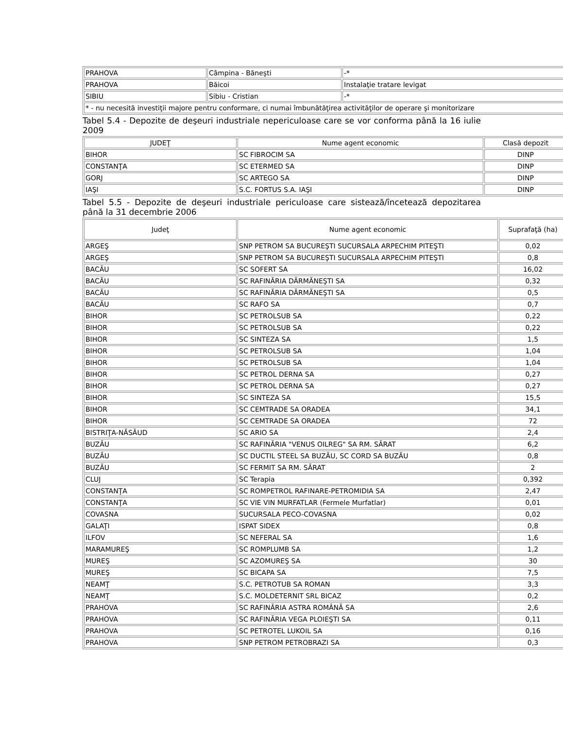| PRAHOVA | Câmpina - Băneşti | -* |
| PRAHOVA | Băicoi | Instalaţie tratare levigat |
| SIBIU | Sibiu - Cristian | -* |
| * - nu necesită investiţii majore pentru conformare, ci numai îmbunătăţirea activităţilor de operare şi monitorizare | | |
Tabel 5.4 - Depozite de deşeuri industriale nepericuloase care se vor conforma până la 16 iulie 2009
| JUDEŢ | Nume agent economic | Clasă depozit |
| --- | --- | --- |
| BIHOR | SC FIBROCIM SA | DINP |
| CONSTANŢA | SC ETERMED SA | DINP |
| GORJ | SC ARTEGO SA | DINP |
| IAŞI | S.C. FORTUS S.A. IAŞI | DINP |
Tabel 5.5 - Depozite de deşeuri industriale periculoase care sistează/încetează depozitarea până la 31 decembrie 2006
| Judeţ | Nume agent economic | Suprafaţă (ha) |
| --- | --- | --- |
| ARGEŞ | SNP PETROM SA BUCUREŞTI SUCURSALA ARPECHIM PITEŞTI | 0,02 |
| ARGEŞ | SNP PETROM SA BUCUREŞTI SUCURSALA ARPECHIM PITEŞTI | 0,8 |
| BACĂU | SC SOFERT SA | 16,02 |
| BACĂU | SC RAFINĂRIA DĂRMĂNEŞTI SA | 0,32 |
| BACĂU | SC RAFINĂRIA DĂRMĂNEŞTI SA | 0,5 |
| BACĂU | SC RAFO SA | 0,7 |
| BIHOR | SC PETROLSUB SA | 0,22 |
| BIHOR | SC PETROLSUB SA | 0,22 |
| BIHOR | SC SINTEZA SA | 1,5 |
| BIHOR | SC PETROLSUB SA | 1,04 |
| BIHOR | SC PETROLSUB SA | 1,04 |
| BIHOR | SC PETROL DERNA SA | 0,27 |
| BIHOR | SC PETROL DERNA SA | 0,27 |
| BIHOR | SC SINTEZA SA | 15,5 |
| BIHOR | SC CEMTRADE SA ORADEA | 34,1 |
| BIHOR | SC CEMTRADE SA ORADEA | 72 |
| BISTRIŢA-NĂSĂUD | SC ARIO SA | 2,4 |
| BUZĂU | SC RAFINĂRIA "VENUS OILREG" SA RM. SĂRAT | 6,2 |
| BUZĂU | SC DUCTIL STEEL SA BUZĂU, SC CORD SA BUZĂU | 0,8 |
| BUZĂU | SC FERMIT SA RM. SĂRAT | 2 |
| CLUJ | SC Terapia | 0,392 |
| CONSTANŢA | SC ROMPETROL RAFINARE-PETROMIDIA SA | 2,47 |
| CONSTANŢA | SC VIE VIN MURFATLAR (Fermele Murfatlar) | 0,01 |
| COVASNA | SUCURSALA PECO-COVASNA | 0,02 |
| GALAŢI | ISPAT SIDEX | 0,8 |
| ILFOV | SC NEFERAL SA | 1,6 |
| MARAMUREŞ | SC ROMPLUMB SA | 1,2 |
| MUREŞ | SC AZOMUREŞ SA | 30 |
| MUREŞ | SC BICAPA SA | 7,5 |
| NEAMŢ | S.C. PETROTUB SA ROMAN | 3,3 |
| NEAMŢ | S.C. MOLDETERNIT SRL BICAZ | 0,2 |
| PRAHOVA | SC RAFINĂRIA ASTRA ROMÂNĂ SA | 2,6 |
| PRAHOVA | SC RAFINĂRIA VEGA PLOIEŞTI SA | 0,11 |
| PRAHOVA | SC PETROTEL LUKOIL SA | 0,16 |
| PRAHOVA | SNP PETROM PETROBRAZI SA | 0,3 |